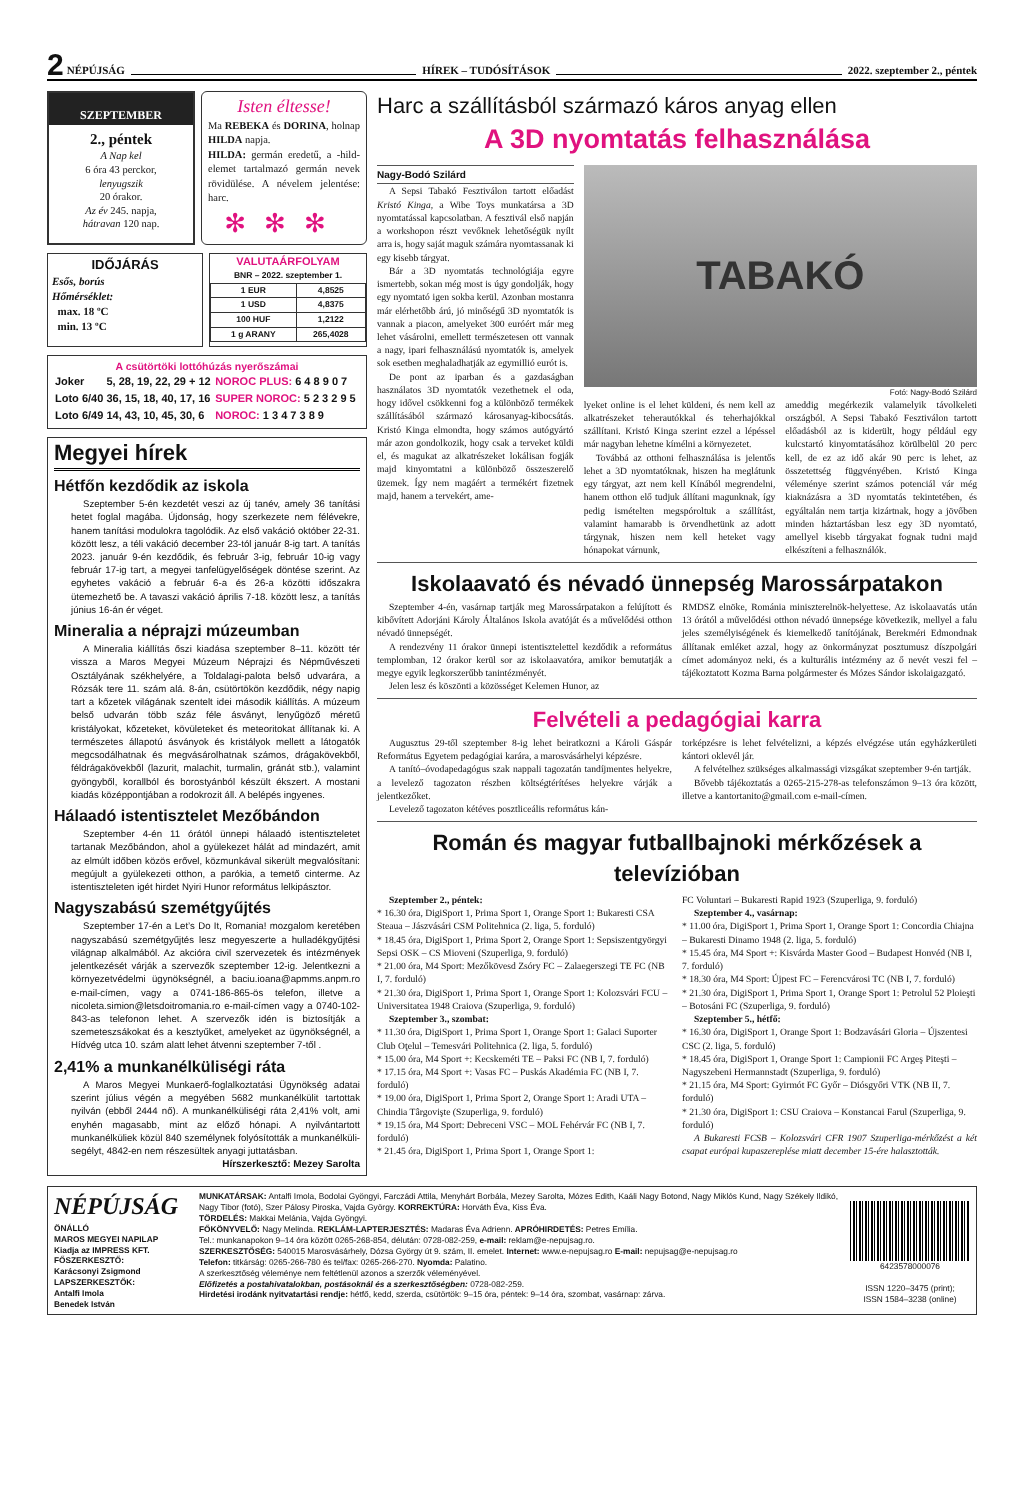2 NÉPÚJSÁG HÍREK – TUDÓSÍTÁSOK 2022. szeptember 2., péntek
SZEPTEMBER
2., péntek
A Nap kel
6 óra 43 perckor,
lenyugszik
20 órakor.
Az év 245. napja,
hátravan 120 nap.
Isten éltesse!
Ma REBEKA és DORINA, holnap HILDA napja.
HILDA: germán eredetű, a -hild- elemet tartalmazó germán nevek rövidülése. A névelem jelentése: harc.
✻✻✻
IDŐJÁRÁS
Esős, borús
Hőmérséklet:
max. 18 ºC
min. 13 ºC
VALUTAÁRFOLYAM
| BNR – 2022. szeptember 1. | |
| --- | --- |
| 1 EUR | 4,8525 |
| 1 USD | 4,8375 |
| 100 HUF | 1,2122 |
| 1 g ARANY | 265,4028 |
A csütörtöki lottóhúzás nyerőszámai
| Joker | 5, 28, 19, 22, 29 + 12 | NOROC PLUS: 6 4 8 9 0 7 |
| Loto 6/40 | 36, 15, 18, 40, 17, 16 | SUPER NOROC: 5 2 3 2 9 5 |
| Loto 6/49 | 14, 43, 10, 45, 30, 6 | NOROC: 1 3 4 7 3 8 9 |
Megyei hírek
Hétfőn kezdődik az iskola
Szeptember 5-én kezdetét veszi az új tanév, amely 36 tanítási hetet foglal magába. Újdonság, hogy szerkezete nem félévekre, hanem tanítási modulokra tagolódik. Az első vakáció október 22-31. között lesz, a téli vakáció december 23-tól január 8-ig tart. A tanítás 2023. január 9-én kezdődik, és február 3-ig, február 10-ig vagy február 17-ig tart, a megyei tanfelügyelőségek döntése szerint. Az egyhetes vakáció a február 6-a és 26-a közötti időszakra ütemezhető be. A tavaszi vakáció április 7-18. között lesz, a tanítás június 16-án ér véget.
Mineralia a néprajzi múzeumban
A Mineralia kiállítás őszi kiadása szeptember 8–11. között tér vissza a Maros Megyei Múzeum Néprajzi és Népművészeti Osztályának székhelyére, a Toldalagi-palota belső udvarára, a Rózsák tere 11. szám alá. 8-án, csütörtökön kezdődik, négy napig tart a kőzetek világának szentelt idei második kiállítás. A múzeum belső udvarán több száz féle ásványt, lenyűgöző méretű kristályokat, kőzeteket, kövületeket és meteoritokat állítanak ki. A természetes állapotú ásványok és kristályok mellett a látogatók megcsodálhatnak és megvásárolhatnak számos, drágakövekből, féldrágakövekből (lazurit, malachit, turmalin, gránát stb.), valamint gyöngyből, korallból és borostyánból készült ékszert. A mostani kiadás középpontjában a rodokrozit áll. A belépés ingyenes.
Hálaadó istentisztelet Mezőbándon
Szeptember 4-én 11 órától ünnepi hálaadó istentiszteletet tartanak Mezőbándon, ahol a gyülekezet hálát ad mindazért, amit az elmúlt időben közös erővel, közmunkával sikerült megvalósítani: megújult a gyülekezeti otthon, a parókia, a temető cinterme. Az istentiszteleten igét hirdet Nyiri Hunor református lelkipásztor.
Nagyszabású szemétgyűjtés
Szeptember 17-én a Let’s Do It, Romania! mozgalom keretében nagyszabású szemétgyűjtés lesz megyeszerte a hulladékgyűjtési világnap alkalmából. Az akcióra civil szervezetek és intézmények jelentkezését várják a szervezők szeptember 12-ig. Jelentkezni a környezetvédelmi ügynökségnél, a baciu.ioana@apmms.anpm.ro e-mail-címen, vagy a 0741-186-865-ös telefon, illetve a nicoleta.simion@letsdoitromania.ro e-mail-címen vagy a 0740-102-843-as telefonon lehet. A szervezők idén is biztosítják a szemeteszsákokat és a kesztyűket, amelyeket az ügynökségnél, a Hídvég utca 10. szám alatt lehet átvenni szeptember 7-től .
2,41% a munkanélküliségi ráta
A Maros Megyei Munkaerő-foglalkoztatási Ügynökség adatai szerint július végén a megyében 5682 munkanélkülit tartottak nyilván (ebből 2444 nő). A munkanélküliségi ráta 2,41% volt, ami enyhén magasabb, mint az előző hónapi. A nyilvántartott munkanélküliek közül 840 személynek folyósították a munkanélküli-segélyt, 4842-en nem részesültek anyagi juttatásban.
Hírszerkesztő: Mezey Sarolta
Harc a szállításból származó káros anyag ellen
A 3D nyomtatás felhasználása
Nagy-Bodó Szilárd
A Sepsi Tabakó Fesztiválon tartott előadást Kristó Kinga, a Wibe Toys munkatársa a 3D nyomtatással kapcsolatban. A fesztivál első napján a workshopon részt vevőknek lehetőségük nyílt arra is, hogy saját maguk számára nyomtassanak ki egy kisebb tárgyat.
Bár a 3D nyomtatás technológiája egyre ismertebb, sokan még most is úgy gondolják, hogy egy nyomtató igen sokba kerül. Azonban mostanra már elérhetőbb árú, jó minőségű 3D nyomtatók is vannak a piacon, amelyeket 300 euróért már meg lehet vásárolni, emellett természetesen ott vannak a nagy, ipari felhasználású nyomtatók is, amelyek sok esetben meghaladhatják az egymillió eurót is.
De pont az iparban és a gazdaságban használatos 3D nyomtatók vezethetnek el oda, hogy idővel csökkenni fog a különböző termékek szállításából származó károsanyag-kibocsátás. Kristó Kinga elmondta, hogy számos autógyártó már azon gondolkozik, hogy csak a terveket küldi el, és magukat az alkatrészeket lokálisan fogják majd kinyomtatni a különböző összeszerelő üzemek. Így nem magáért a termékért fizetnek majd, hanem a tervekért, ame-
TABAKÓ
Fotó: Nagy-Bodó Szilárd
lyeket online is el lehet küldeni, és nem kell az alkatrészeket teherautókkal és teherhajókkal szállítani. Kristó Kinga szerint ezzel a lépéssel már nagyban lehetne kímélni a környezetet.
Továbbá az otthoni felhasználása is jelentős lehet a 3D nyomtatóknak, hiszen ha meglátunk egy tárgyat, azt nem kell Kínából megrendelni, hanem otthon elő tudjuk állítani magunknak, így pedig ismételten megspóroltuk a szállítást, valamint hamarabb is örvendhetünk az adott tárgynak, hiszen nem kell heteket vagy hónapokat várnunk,
ameddig megérkezik valamelyik távolkeleti országból. A Sepsi Tabakó Fesztiválon tartott előadásból az is kiderült, hogy például egy kulcstartó kinyomtatásához körülbelül 20 perc kell, de ez az idő akár 90 perc is lehet, az összetettség függvényében. Kristó Kinga véleménye szerint számos potenciál vár még kiaknázásra a 3D nyomtatás tekintetében, és egyáltalán nem tartja kizártnak, hogy a jövőben minden háztartásban lesz egy 3D nyomtató, amellyel kisebb tárgyakat fognak tudni majd elkészíteni a felhasználók.
Iskolaavató és névadó ünnepség Marossárpatakon
Szeptember 4-én, vasárnap tartják meg Marossárpatakon a felújított és kibővített Adorjáni Károly Általános Iskola avatóját és a művelődési otthon névadó ünnepségét.
A rendezvény 11 órakor ünnepi istentisztelettel kezdődik a református templomban, 12 órakor kerül sor az iskolaavatóra, amikor bemutatják a megye egyik legkorszerűbb tanintézményét.
Jelen lesz és köszönti a közösséget Kelemen Hunor, az
RMDSZ elnöke, Románia miniszterelnök-helyettese. Az iskolaavatás után 13 órától a művelődési otthon névadó ünnepsége következik, mellyel a falu jeles személyiségének és kiemelkedő tanítójának, Berekméri Edmondnak állítanak emléket azzal, hogy az önkormányzat posztumusz díszpolgári címet adományoz neki, és a kulturális intézmény az ő nevét veszi fel – tájékoztatott Kozma Barna polgármester és Mózes Sándor iskolaigazgató.
Felvételi a pedagógiai karra
Augusztus 29-től szeptember 8-ig lehet beiratkozni a Károli Gáspár Református Egyetem pedagógiai karára, a marosvásárhelyi képzésre.
A tanító–óvodapedagógus szak nappali tagozatán tandíjmentes helyekre, a levelező tagozaton részben költségtérítéses helyekre várják a jelentkezőket.
Levelező tagozaton kétéves posztliceális református kán-
torképzésre is lehet felvételizni, a képzés elvégzése után egyházkerületi kántori oklevél jár.
A felvételhez szükséges alkalmassági vizsgákat szeptember 9-én tartják.
Bővebb tájékoztatás a 0265-215-278-as telefonszámon 9–13 óra között, illetve a kantortanito@gmail.com e-mail-címen.
Román és magyar futballbajnoki mérkőzések a televízióban
Szeptember 2., péntek:
* 16.30 óra, DigiSport 1, Prima Sport 1, Orange Sport 1: Bukaresti CSA Steaua – Jászvásári CSM Politehnica (2. liga, 5. forduló)
* 18.45 óra, DigiSport 1, Prima Sport 2, Orange Sport 1: Sepsiszentgyörgyi Sepsi OSK – CS Mioveni (Szuperliga, 9. forduló)
* 21.00 óra, M4 Sport: Mezőkövesd Zsóry FC – Zalaegerszegi TE FC (NB I, 7. forduló)
* 21.30 óra, DigiSport 1, Prima Sport 1, Orange Sport 1: Kolozsvári FCU – Universitatea 1948 Craiova (Szuperliga, 9. forduló)
Szeptember 3., szombat:
* 11.30 óra, DigiSport 1, Prima Sport 1, Orange Sport 1: Galaci Suporter Club Oţelul – Temesvári Politehnica (2. liga, 5. forduló)
* 15.00 óra, M4 Sport +: Kecskeméti TE – Paksi FC (NB I, 7. forduló)
* 17.15 óra, M4 Sport +: Vasas FC – Puskás Akadémia FC (NB I, 7. forduló)
* 19.00 óra, DigiSport 1, Prima Sport 2, Orange Sport 1: Aradi UTA – Chindia Târgovişte (Szuperliga, 9. forduló)
* 19.15 óra, M4 Sport: Debreceni VSC – MOL Fehérvár FC (NB I, 7. forduló)
* 21.45 óra, DigiSport 1, Prima Sport 1, Orange Sport 1:
FC Voluntari – Bukaresti Rapid 1923 (Szuperliga, 9. forduló)
Szeptember 4., vasárnap:
* 11.00 óra, DigiSport 1, Prima Sport 1, Orange Sport 1: Concordia Chiajna – Bukaresti Dinamo 1948 (2. liga, 5. forduló)
* 15.45 óra, M4 Sport +: Kisvárda Master Good – Budapest Honvéd (NB I, 7. forduló)
* 18.30 óra, M4 Sport: Újpest FC – Ferencvárosi TC (NB I, 7. forduló)
* 21.30 óra, DigiSport 1, Prima Sport 1, Orange Sport 1: Petrolul 52 Ploieşti – Botosáni FC (Szuperliga, 9. forduló)
Szeptember 5., hétfő:
* 16.30 óra, DigiSport 1, Orange Sport 1: Bodzavásári Gloria – Újszentesi CSC (2. liga, 5. forduló)
* 18.45 óra, DigiSport 1, Orange Sport 1: Campionii FC Argeş Piteşti – Nagyszebeni Hermannstadt (Szuperliga, 9. forduló)
* 21.15 óra, M4 Sport: Gyirmót FC Győr – Diósgyőri VTK (NB II, 7. forduló)
* 21.30 óra, DigiSport 1: CSU Craiova – Konstancai Farul (Szuperliga, 9. forduló)
A Bukaresti FCSB – Kolozsvári CFR 1907 Szuperliga-mérkőzést a két csapat európai kupaszereplése miatt december 15-ére halasztották.
NÉPÚJSÁG
ÖNÁLLÓ
MAROS MEGYEI NAPILAP
Kiadja az IMPRESS KFT.
FŐSZERKESZTŐ:
Karácsonyi Zsigmond
LAPSZERKESZTŐK:
Antalfi Imola
Benedek István
MUNKATÁRSAK: Antalfi Imola, Bodolai Gyöngyi, Farczádi Attila, Menyhárt Borbála, Mezey Sarolta, Mózes Edith, Kaáli Nagy Botond, Nagy Miklós Kund, Nagy Székely Ildikó, Nagy Tibor (fotó), Szer Pálosy Piroska, Vajda György. KORREKTÚRA: Horváth Éva, Kiss Éva.
TÖRDELÉS: Makkai Melánia, Vajda Gyöngyi.
FŐKÖNYVELŐ: Nagy Melinda. REKLÁM-LAPTERJESZTÉS: Madaras Éva Adrienn. APRÓHIRDETÉS: Petres Emília.
Tel.: munkanapokon 9–14 óra között 0265-268-854, délután: 0728-082-259, e-mail: reklam@e-nepujsag.ro.
SZERKESZTŐSÉG: 540015 Marosvásárhely, Dózsa György út 9. szám, II. emelet. Internet: www.e-nepujsag.ro E-mail: nepujsag@e-nepujsag.ro
Telefon: titkárság: 0265-266-780 és tel/fax: 0265-266-270. Nyomda: Palatino.
A szerkesztőség véleménye nem feltétlenül azonos a szerzők véleményével.
Előfizetés a postahivatalokban, postásoknál és a szerkesztőségben: 0728-082-259.
Hirdetési irodánk nyitvatartási rendje: hétfő, kedd, szerda, csütörtök: 9–15 óra, péntek: 9–14 óra, szombat, vasárnap: zárva.
6423578000076
ISSN 1220–3475 (print);
ISSN 1584–3238 (online)